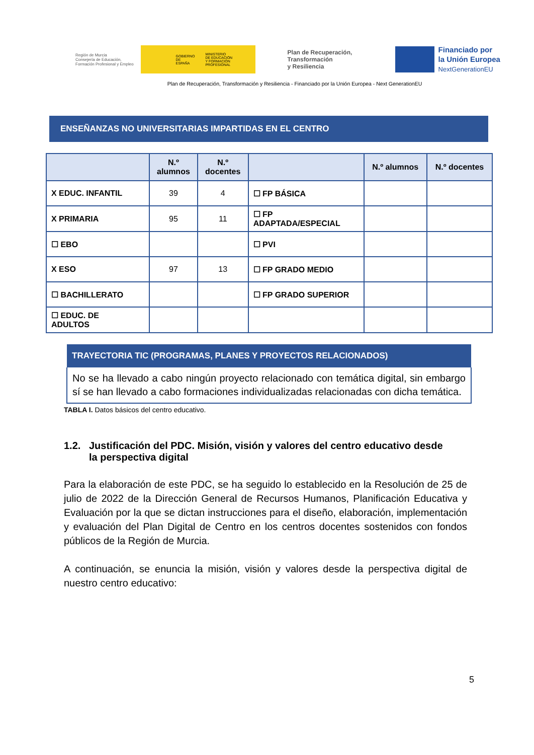Región de Murcia
Consejería de Educación,
Formación Profesional y Empleo
GOBIERNO
DE ESPAÑA MINISTERIO
DE EDUCACIÓN
Y FORMACIÓN PROFESIONAL
Plan de Recuperación,
Transformación
y Resiliencia
Financiado por
la Unión Europea
NextGenerationEU
Plan de Recuperación, Transformación y Resiliencia - Financiado por la Unión Europea - Next GenerationEU
ENSEÑANZAS NO UNIVERSITARIAS IMPARTIDAS EN EL CENTRO
| | N.º alumnos | N.º docentes | | N.º alumnos | N.º docentes |
| --- | --- | --- | --- | --- | --- |
| X EDUC. INFANTIL | 39 | 4 | ☐ FP BÁSICA | | |
| X PRIMARIA | 95 | 11 | ☐ FP ADAPTADA/ESPECIAL | | |
| ☐ EBO | | | ☐ PVI | | |
| X ESO | 97 | 13 | ☐ FP GRADO MEDIO | | |
| ☐ BACHILLERATO | | | ☐ FP GRADO SUPERIOR | | |
| ☐ EDUC. DE ADULTOS | | | | | |
TRAYECTORIA TIC (PROGRAMAS, PLANES Y PROYECTOS RELACIONADOS)
No se ha llevado a cabo ningún proyecto relacionado con temática digital, sin embargo sí se han llevado a cabo formaciones individualizadas relacionadas con dicha temática.
TABLA I. Datos básicos del centro educativo.
1.2. Justificación del PDC. Misión, visión y valores del centro educativo desde la perspectiva digital
Para la elaboración de este PDC, se ha seguido lo establecido en la Resolución de 25 de julio de 2022 de la Dirección General de Recursos Humanos, Planificación Educativa y Evaluación por la que se dictan instrucciones para el diseño, elaboración, implementación y evaluación del Plan Digital de Centro en los centros docentes sostenidos con fondos públicos de la Región de Murcia.
A continuación, se enuncia la misión, visión y valores desde la perspectiva digital de nuestro centro educativo:
5